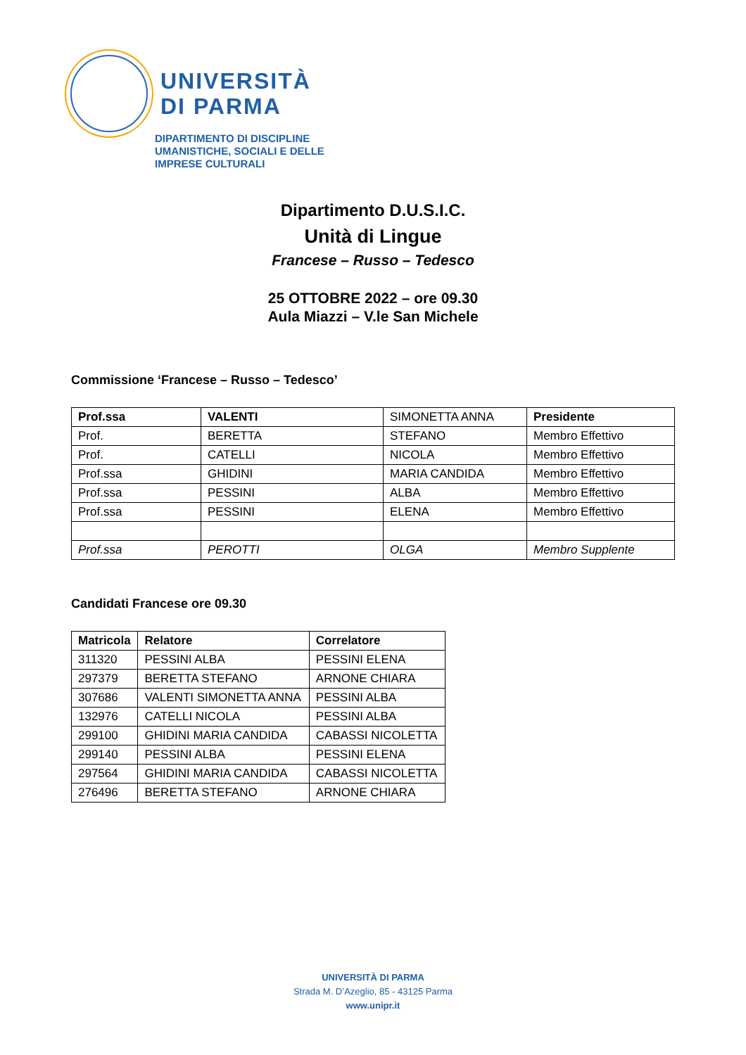UNIVERSITÀ
DI PARMA
DIPARTIMENTO DI DISCIPLINE
UMANISTICHE, SOCIALI E DELLE
IMPRESE CULTURALI
Dipartimento D.U.S.I.C.
Unità di Lingue
Francese – Russo – Tedesco
25 OTTOBRE 2022 – ore 09.30
Aula Miazzi – V.le San Michele
Commissione ‘Francese – Russo – Tedesco’
| Prof.ssa | VALENTI | SIMONETTA ANNA | Presidente |
| Prof. | BERETTA | STEFANO | Membro Effettivo |
| Prof. | CATELLI | NICOLA | Membro Effettivo |
| Prof.ssa | GHIDINI | MARIA CANDIDA | Membro Effettivo |
| Prof.ssa | PESSINI | ALBA | Membro Effettivo |
| Prof.ssa | PESSINI | ELENA | Membro Effettivo |
| Prof.ssa | PEROTTI | OLGA | Membro Supplente |
Candidati Francese ore 09.30
| Matricola | Relatore | Correlatore |
| --- | --- | --- |
| 311320 | PESSINI ALBA | PESSINI ELENA |
| 297379 | BERETTA STEFANO | ARNONE CHIARA |
| 307686 | VALENTI SIMONETTA ANNA | PESSINI ALBA |
| 132976 | CATELLI NICOLA | PESSINI ALBA |
| 299100 | GHIDINI MARIA CANDIDA | CABASSI NICOLETTA |
| 299140 | PESSINI ALBA | PESSINI ELENA |
| 297564 | GHIDINI MARIA CANDIDA | CABASSI NICOLETTA |
| 276496 | BERETTA STEFANO | ARNONE CHIARA |
UNIVERSITÀ DI PARMA
Strada M. D’Azeglio, 85 - 43125 Parma
www.unipr.it